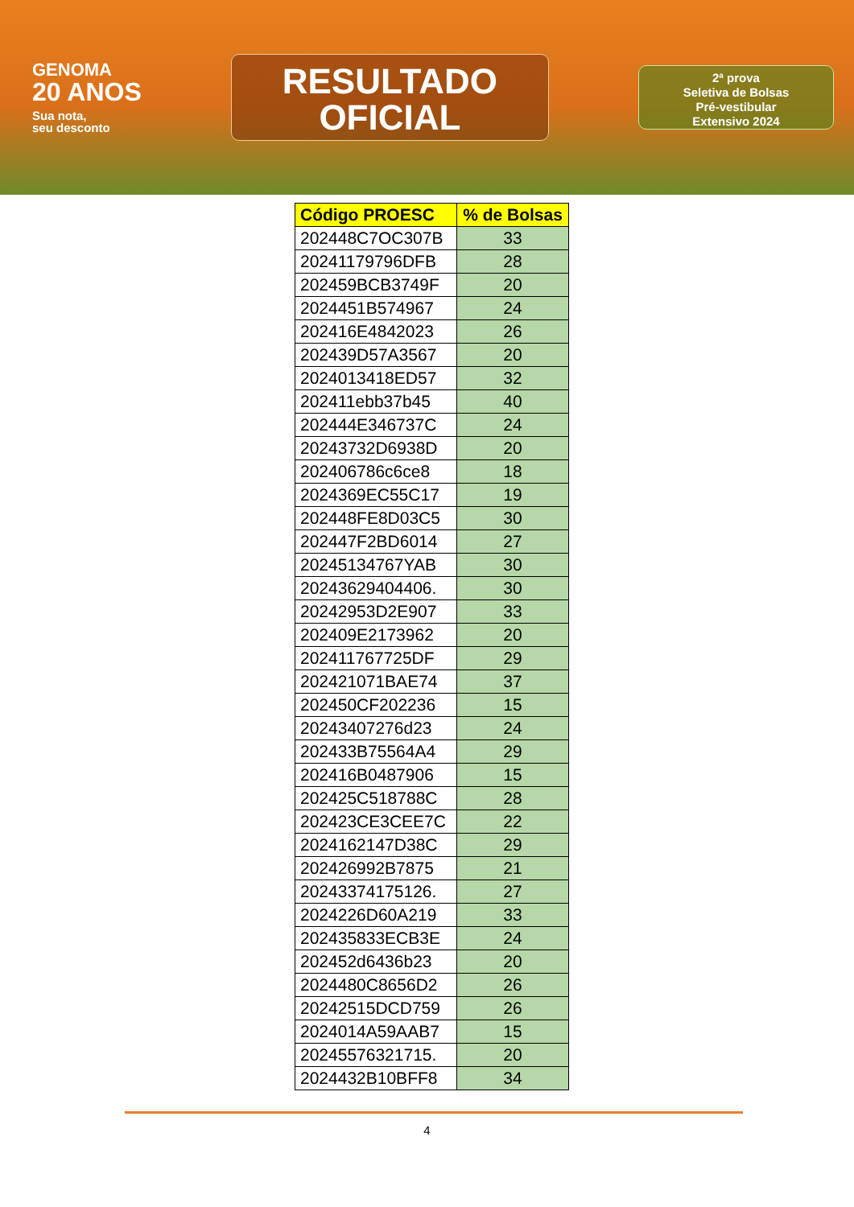GENOMA
20 ANOS
Sua nota,
seu desconto
RESULTADO
OFICIAL
2ª prova
Seletiva de Bolsas
Pré-vestibular
Extensivo 2024
| Código PROESC | % de Bolsas |
| --- | --- |
| 202448C7OC307B | 33 |
| 20241179796DFB | 28 |
| 202459BCB3749F | 20 |
| 2024451B574967 | 24 |
| 202416E4842023 | 26 |
| 202439D57A3567 | 20 |
| 2024013418ED57 | 32 |
| 202411ebb37b45 | 40 |
| 202444E346737C | 24 |
| 20243732D6938D | 20 |
| 202406786c6ce8 | 18 |
| 2024369EC55C17 | 19 |
| 202448FE8D03C5 | 30 |
| 202447F2BD6014 | 27 |
| 20245134767YAB | 30 |
| 20243629404406. | 30 |
| 20242953D2E907 | 33 |
| 202409E2173962 | 20 |
| 202411767725DF | 29 |
| 202421071BAE74 | 37 |
| 202450CF202236 | 15 |
| 20243407276d23 | 24 |
| 202433B75564A4 | 29 |
| 202416B0487906 | 15 |
| 202425C518788C | 28 |
| 202423CE3CEE7C | 22 |
| 2024162147D38C | 29 |
| 202426992B7875 | 21 |
| 20243374175126. | 27 |
| 2024226D60A219 | 33 |
| 202435833ECB3E | 24 |
| 202452d6436b23 | 20 |
| 2024480C8656D2 | 26 |
| 20242515DCD759 | 26 |
| 2024014A59AAB7 | 15 |
| 20245576321715. | 20 |
| 2024432B10BFF8 | 34 |
4